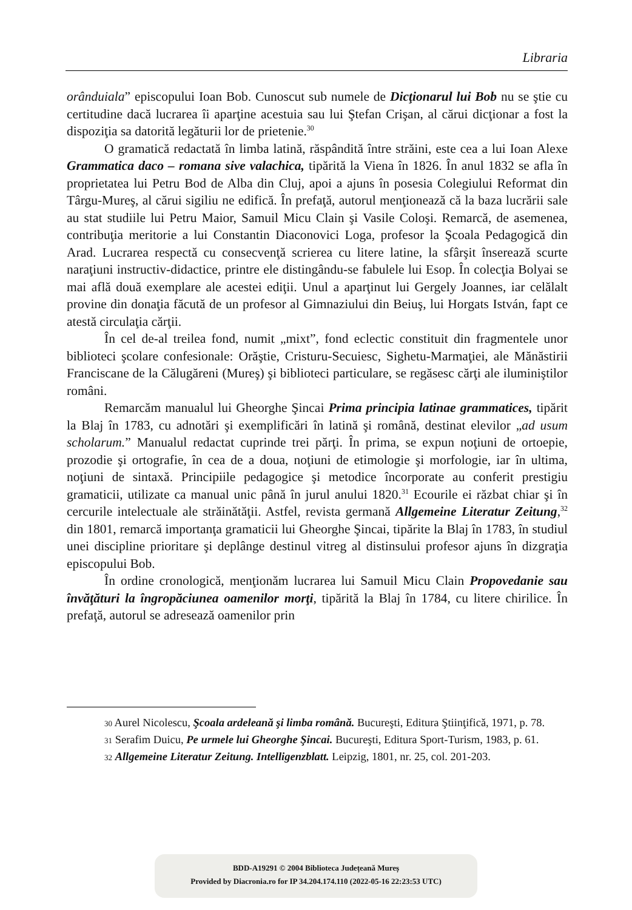Libraria
orânduiala” episcopului Ioan Bob. Cunoscut sub numele de Dicţionarul lui Bob nu se ştie cu certitudine dacă lucrarea îi aparţine acestuia sau lui Ştefan Crişan, al cărui dicţionar a fost la dispoziţia sa datorită legăturii lor de prietenie.<sup>30</sup>
O gramatică redactată în limba latină, răspândită între străini, este cea a lui Ioan Alexe Grammatica daco – romana sive valachica, tipărită la Viena în 1826. În anul 1832 se afla în proprietatea lui Petru Bod de Alba din Cluj, apoi a ajuns în posesia Colegiului Reformat din Târgu-Mureş, al cărui sigiliu ne edifică. În prefaţă, autorul menţionează că la baza lucrării sale au stat studiile lui Petru Maior, Samuil Micu Clain şi Vasile Coloşi. Remarcă, de asemenea, contribuţia meritorie a lui Constantin Diaconovici Loga, profesor la Şcoala Pedagogică din Arad. Lucrarea respectă cu consecvenţă scrierea cu litere latine, la sfârşit înserează scurte naraţiuni instructiv-didactice, printre ele distingându-se fabulele lui Esop. În colecţia Bolyai se mai află două exemplare ale acestei ediţii. Unul a aparţinut lui Gergely Joannes, iar celălalt provine din donaţia făcută de un profesor al Gimnaziului din Beiuş, lui Horgats István, fapt ce atestă circulaţia cărţii.
În cel de-al treilea fond, numit „mixt”, fond eclectic constituit din fragmentele unor biblioteci şcolare confesionale: Orăştie, Cristuru-Secuiesc, Sighetu-Marmaţiei, ale Mănăstirii Franciscane de la Călugăreni (Mureş) şi biblioteci particulare, se regăsesc cărţi ale iluminiştilor români.
Remarcăm manualul lui Gheorghe Şincai Prima principia latinae grammatices, tipărit la Blaj în 1783, cu adnotări şi exemplificări în latină şi română, destinat elevilor „ad usum scholarum.” Manualul redactat cuprinde trei părţi. În prima, se expun noţiuni de ortoepie, prozodie şi ortografie, în cea de a doua, noţiuni de etimologie şi morfologie, iar în ultima, noţiuni de sintaxă. Principiile pedagogice şi metodice încorporate au conferit prestigiu gramaticii, utilizate ca manual unic până în jurul anului 1820.<sup>31</sup> Ecourile ei răzbat chiar şi în cercurile intelectuale ale străinătăţii. Astfel, revista germană Allgemeine Literatur Zeitung,<sup>32</sup> din 1801, remarcă importanţa gramaticii lui Gheorghe Şincai, tipărite la Blaj în 1783, în studiul unei discipline prioritare şi deplânge destinul vitreg al distinsului profesor ajuns în dizgraţia episcopului Bob.
În ordine cronologică, menţionăm lucrarea lui Samuil Micu Clain Propovedanie sau învăţături la îngropăciunea oamenilor morţi, tipărită la Blaj în 1784, cu litere chirilice. În prefaţă, autorul se adresează oamenilor prin
<sup>30</sup> Aurel Nicolescu, Şcoala ardeleană şi limba română. Bucureşti, Editura Ştiinţifică, 1971, p. 78.
<sup>31</sup> Serafim Duicu, Pe urmele lui Gheorghe Şincai. Bucureşti, Editura Sport-Turism, 1983, p. 61.
<sup>32</sup> Allgemeine Literatur Zeitung. Intelligenzblatt. Leipzig, 1801, nr. 25, col. 201-203.
BDD-A19291 © 2004 Biblioteca Județeană Mureș
Provided by Diacronia.ro for IP 34.204.174.110 (2022-05-16 22:23:53 UTC)